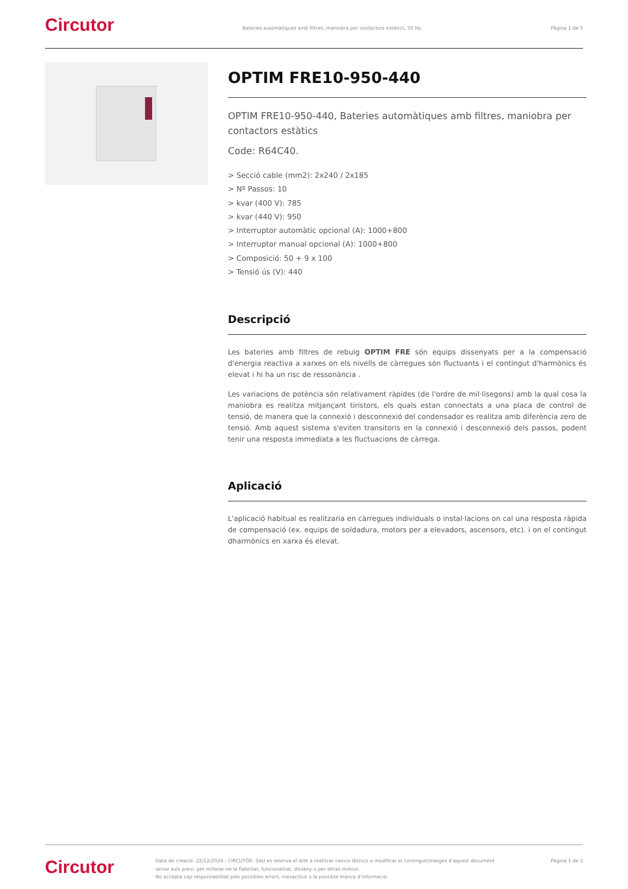Circutor
Bateries automàtiques amb filtres, maniobra per contactors estàtics, 50 Hz.
Pàgina 1 de 5
OPTIM FRE10-950-440
OPTIM FRE10-950-440, Bateries automàtiques amb filtres, maniobra per contactors estàtics
Code: R64C40.
> Secció cable (mm2): 2x240 / 2x185
> Nº Passos: 10
> kvar (400 V): 785
> kvar (440 V): 950
> Interruptor automàtic opcional (A): 1000+800
> Interruptor manual opcional (A): 1000+800
> Composició: 50 + 9 x 100
> Tensió ús (V): 440
Descripció
Les bateries amb filtres de rebuig OPTIM FRE són equips dissenyats per a la compensació d'energia reactiva a xarxes on els nivells de càrregues són fluctuants i el contingut d'harmònics és elevat i hi ha un risc de ressonància .
Les variacions de potència són relativament ràpides (de l'ordre de mil·lisegons) amb la qual cosa la maniobra es realitza mitjançant tiristors, els quals estan connectats a una placa de control de tensió, de manera que la connexió i desconnexió del condensador es realitza amb diferència zero de tensió. Amb aquest sistema s'eviten transitoris en la connexió i desconnexió dels passos, podent tenir una resposta immediata a les fluctuacions de càrrega.
Aplicació
L'aplicació habitual es realitzaria en càrregues individuals o instal·lacions on cal una resposta ràpida de compensació (ex. equips de soldadura, motors per a elevadors, ascensors, etc). i on el contingut dharmònics en xarxa és elevat.
Circutor
Data de creació: 22/12/2024 - CIRCUTOR, SAU es reserva el dret a realitzar canvis tècnics o modificar el contingut/imatges d'aquest document sense avís previ, per millorar-ne la fiabilitat, funcionalitat, disseny o per altras motius.
No accepta cap responsabilitat pels possibles errors, inexactitut o la possible manca d'informació.
Pàgina 1 de 5